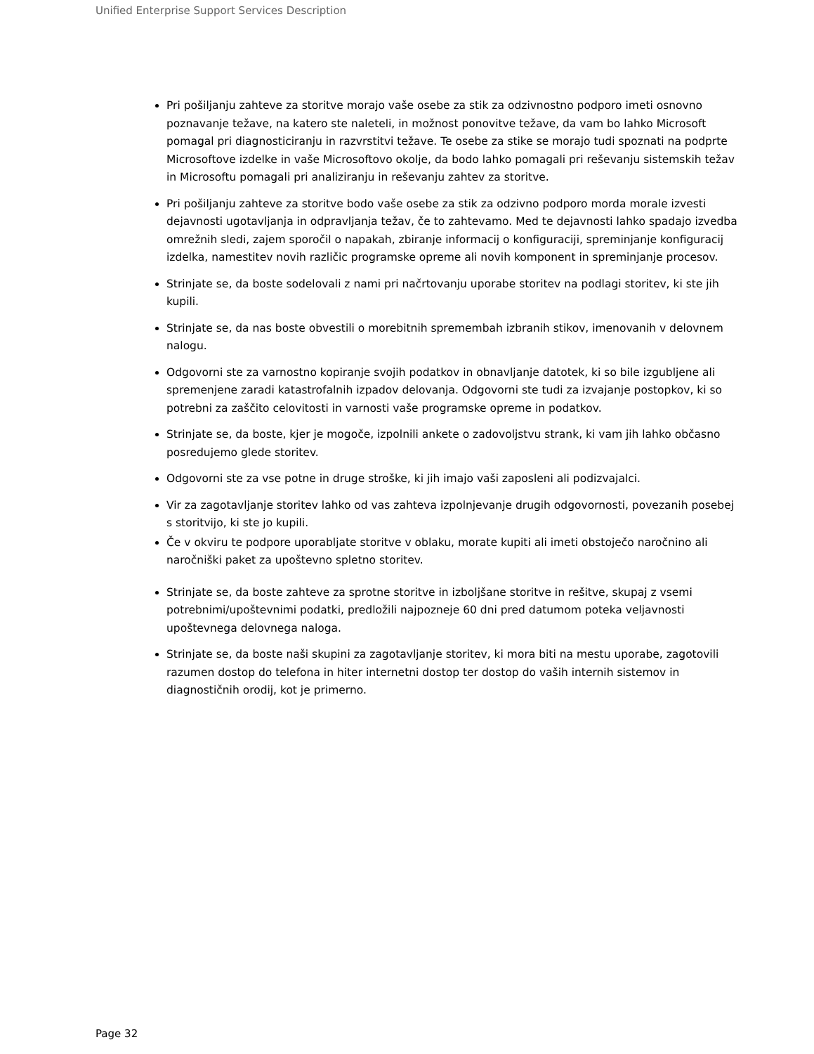Unified Enterprise Support Services Description
Pri pošiljanju zahteve za storitve morajo vaše osebe za stik za odzivnostno podporo imeti osnovno poznavanje težave, na katero ste naleteli, in možnost ponovitve težave, da vam bo lahko Microsoft pomagal pri diagnosticiranju in razvrstitvi težave. Te osebe za stike se morajo tudi spoznati na podprte Microsoftove izdelke in vaše Microsoftovo okolje, da bodo lahko pomagali pri reševanju sistemskih težav in Microsoftu pomagali pri analiziranju in reševanju zahtev za storitve.
Pri pošiljanju zahteve za storitve bodo vaše osebe za stik za odzivno podporo morda morale izvesti dejavnosti ugotavljanja in odpravljanja težav, če to zahtevamo. Med te dejavnosti lahko spadajo izvedba omrežnih sledi, zajem sporočil o napakah, zbiranje informacij o konfiguraciji, spreminjanje konfiguracij izdelka, namestitev novih različic programske opreme ali novih komponent in spreminjanje procesov.
Strinjate se, da boste sodelovali z nami pri načrtovanju uporabe storitev na podlagi storitev, ki ste jih kupili.
Strinjate se, da nas boste obvestili o morebitnih spremembah izbranih stikov, imenovanih v delovnem nalogu.
Odgovorni ste za varnostno kopiranje svojih podatkov in obnavljanje datotek, ki so bile izgubljene ali spremenjene zaradi katastrofalnih izpadov delovanja. Odgovorni ste tudi za izvajanje postopkov, ki so potrebni za zaščito celovitosti in varnosti vaše programske opreme in podatkov.
Strinjate se, da boste, kjer je mogoče, izpolnili ankete o zadovoljstvu strank, ki vam jih lahko občasno posredujemo glede storitev.
Odgovorni ste za vse potne in druge stroške, ki jih imajo vaši zaposleni ali podizvajalci.
Vir za zagotavljanje storitev lahko od vas zahteva izpolnjevanje drugih odgovornosti, povezanih posebej s storitvijo, ki ste jo kupili.
Če v okviru te podpore uporabljate storitve v oblaku, morate kupiti ali imeti obstoječo naročnino ali naročniški paket za upoštevno spletno storitev.
Strinjate se, da boste zahteve za sprotne storitve in izboljšane storitve in rešitve, skupaj z vsemi potrebnimi/upoštevnimi podatki, predložili najpozneje 60 dni pred datumom poteka veljavnosti upoštevnega delovnega naloga.
Strinjate se, da boste naši skupini za zagotavljanje storitev, ki mora biti na mestu uporabe, zagotovili razumen dostop do telefona in hiter internetni dostop ter dostop do vaših internih sistemov in diagnostičnih orodij, kot je primerno.
Page 32